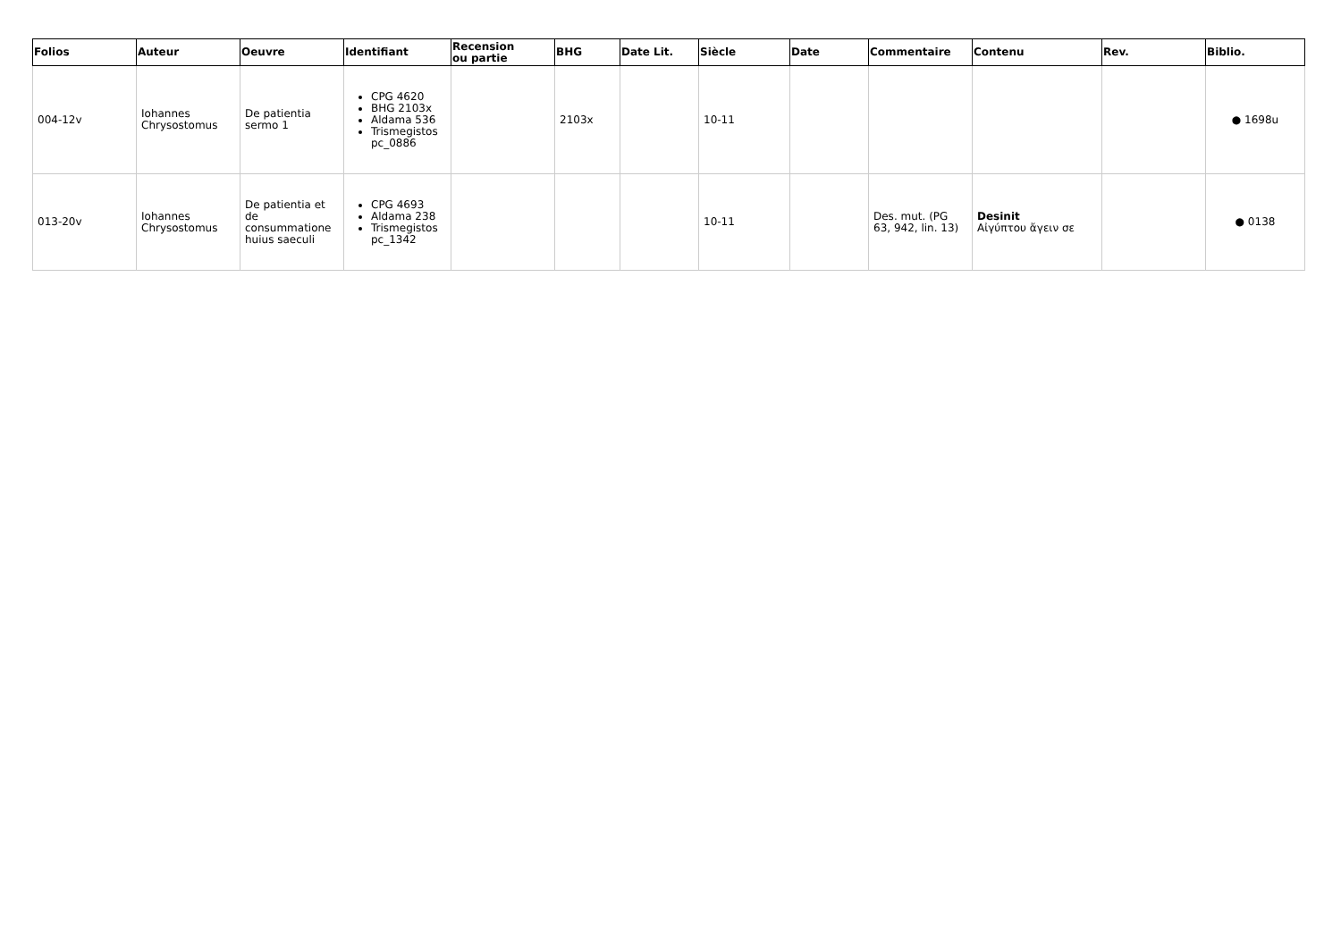| Folios | Auteur | Oeuvre | Identifiant | Recension ou partie | BHG | Date Lit. | Siècle | Date | Commentaire | Contenu | Rev. | Biblio. |
| --- | --- | --- | --- | --- | --- | --- | --- | --- | --- | --- | --- | --- |
| 004-12v | Iohannes Chrysostomus | De patientia sermo 1 | CPG 4620 BHG 2103x Aldama 536 Trismegistos pc_0886 | | 2103x | | 10-11 | | | | | ● 1698u |
| 013-20v | Iohannes Chrysostomus | De patientia et de consummatione huius saeculi | CPG 4693 Aldama 238 Trismegistos pc_1342 | | | | 10-11 | | Des. mut. (PG 63, 942, lin. 13) | Desinit Αἰγύπτου ἄγειν σε | | ● 0138 |